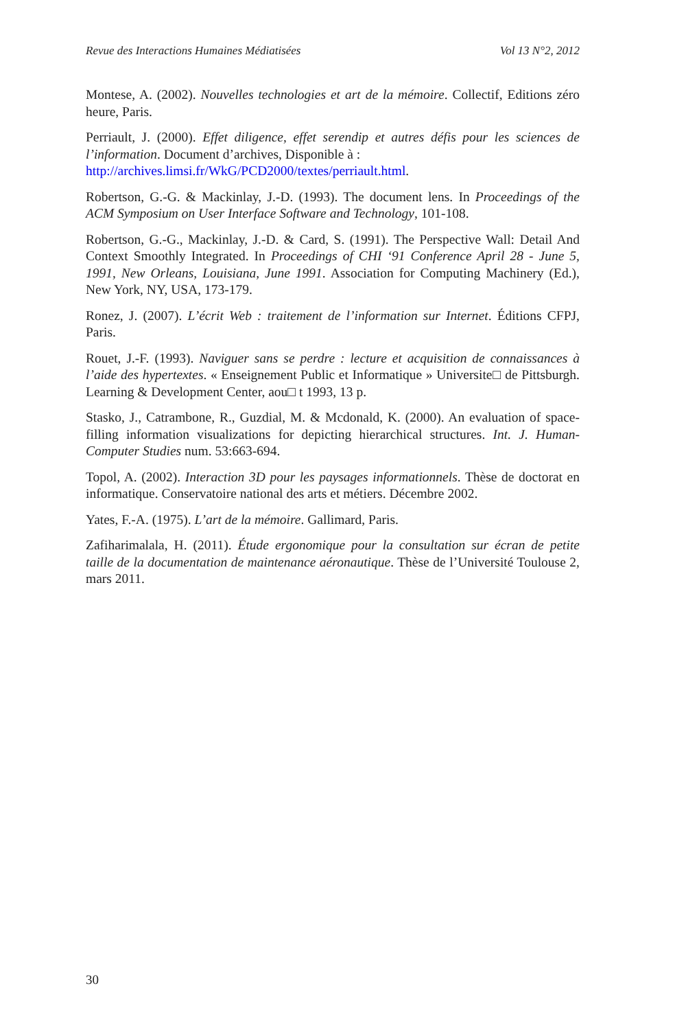Revue des Interactions Humaines Médiatisées Vol 13 N°2, 2012
Montese, A. (2002). Nouvelles technologies et art de la mémoire. Collectif, Editions zéro heure, Paris.
Perriault, J. (2000). Effet diligence, effet serendip et autres défis pour les sciences de l’information. Document d’archives, Disponible à :
http://archives.limsi.fr/WkG/PCD2000/textes/perriault.html.
Robertson, G.-G. & Mackinlay, J.-D. (1993). The document lens. In Proceedings of the ACM Symposium on User Interface Software and Technology, 101-108.
Robertson, G.-G., Mackinlay, J.-D. & Card, S. (1991). The Perspective Wall: Detail And Context Smoothly Integrated. In Proceedings of CHI ‘91 Conference April 28 - June 5, 1991, New Orleans, Louisiana, June 1991. Association for Computing Machinery (Ed.), New York, NY, USA, 173-179.
Ronez, J. (2007). L’écrit Web : traitement de l’information sur Internet. Éditions CFPJ, Paris.
Rouet, J.-F. (1993). Naviguer sans se perdre : lecture et acquisition de connaissances à l’aide des hypertextes. « Enseignement Public et Informatique » Universite□ de Pittsburgh. Learning & Development Center, aou□ t 1993, 13 p.
Stasko, J., Catrambone, R., Guzdial, M. & Mcdonald, K. (2000). An evaluation of space-filling information visualizations for depicting hierarchical structures. Int. J. Human-Computer Studies num. 53:663-694.
Topol, A. (2002). Interaction 3D pour les paysages informationnels. Thèse de doctorat en informatique. Conservatoire national des arts et métiers. Décembre 2002.
Yates, F.-A. (1975). L’art de la mémoire. Gallimard, Paris.
Zafiharimalala, H. (2011). Étude ergonomique pour la consultation sur écran de petite taille de la documentation de maintenance aéronautique. Thèse de l’Université Toulouse 2, mars 2011.
30